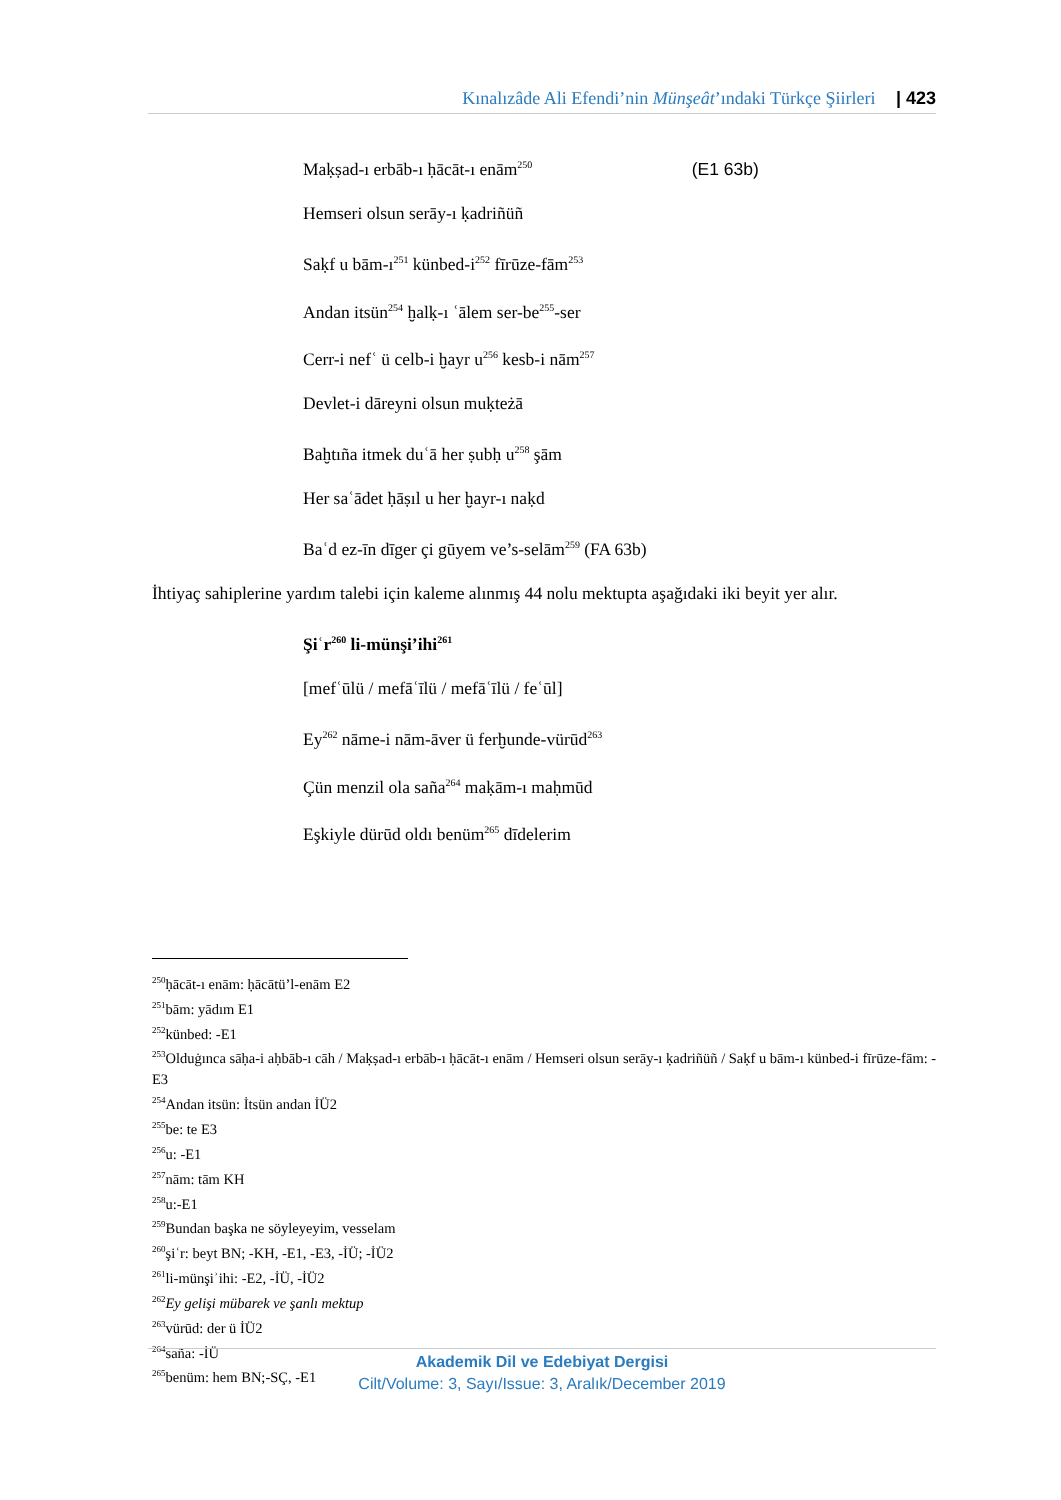Kınalızâde Ali Efendi’nin Münşeât’ındaki Türkçe Şiirleri | 423
Maḳṣad-ı erbāb-ı ḥācāt-ı enām<sup>250</sup> (E1 63b)
Hemseri olsun serāy-ı ḳadriñüñ
Saḳf u bām-ı<sup>251</sup> künbed-i<sup>252</sup> fīrūze-fām<sup>253</sup>
Andan itsün<sup>254</sup> ḫalḳ-ı ʿālem ser-be<sup>255</sup>-ser
Cerr-i nefʿ ü celb-i ḫayr u<sup>256</sup> kesb-i nām<sup>257</sup>
Devlet-i dāreyni olsun muḳteżā
Baḫtıña itmek duʿā her ṣubḥ u<sup>258</sup> şām
Her saʿādet ḥāṣıl u her ḫayr-ı naḳd
Baʿd ez-īn dīger çi gūyem ve’s-selām<sup>259</sup> (FA 63b)
İhtiyaç sahiplerine yardım talebi için kaleme alınmış 44 nolu mektupta aşağıdaki iki beyit yer alır.
Şiʿr<sup>260</sup> li-münşi’ihi<sup>261</sup>
[mefʿūlü / mefāʿīlü / mefāʿīlü / feʿūl]
Ey<sup>262</sup> nāme-i nām-āver ü ferḫunde-vürūd<sup>263</sup>
Çün menzil ola saña<sup>264</sup> maḳām-ı maḥmūd
Eşkiyle dürūd oldı benüm<sup>265</sup> dīdelerim
<sup>250</sup> ḥācāt-ı enām: ḥācātü’l-enām E2
<sup>251</sup> bām: yādım E1
<sup>252</sup> künbed: -E1
<sup>253</sup> Olduġınca sāḥa-i aḥbāb-ı cāh / Maḳṣad-ı erbāb-ı ḥācāt-ı enām / Hemseri olsun serāy-ı ḳadriñüñ / Saḳf u bām-ı künbed-i fīrūze-fām: -E3
<sup>254</sup> Andan itsün: İtsün andan İÜ2
<sup>255</sup> be: te E3
<sup>256</sup> u: -E1
<sup>257</sup> nām: tām KH
<sup>258</sup> u:-E1
<sup>259</sup> Bundan başka ne söyleyeyim, vesselam
<sup>260</sup> şiʿr: beyt BN; -KH, -E1, -E3, -İÜ; -İÜ2
<sup>261</sup> li-münşiʾihi: -E2, -İÜ, -İÜ2
<sup>262</sup> Ey gelişi mübarek ve şanlı mektup
<sup>263</sup> vürūd: der ü İÜ2
<sup>264</sup> saña: -İÜ
<sup>265</sup> benüm: hem BN;-SÇ, -E1
Akademik Dil ve Edebiyat Dergisi
Cilt/Volume: 3, Sayı/Issue: 3, Aralık/December 2019